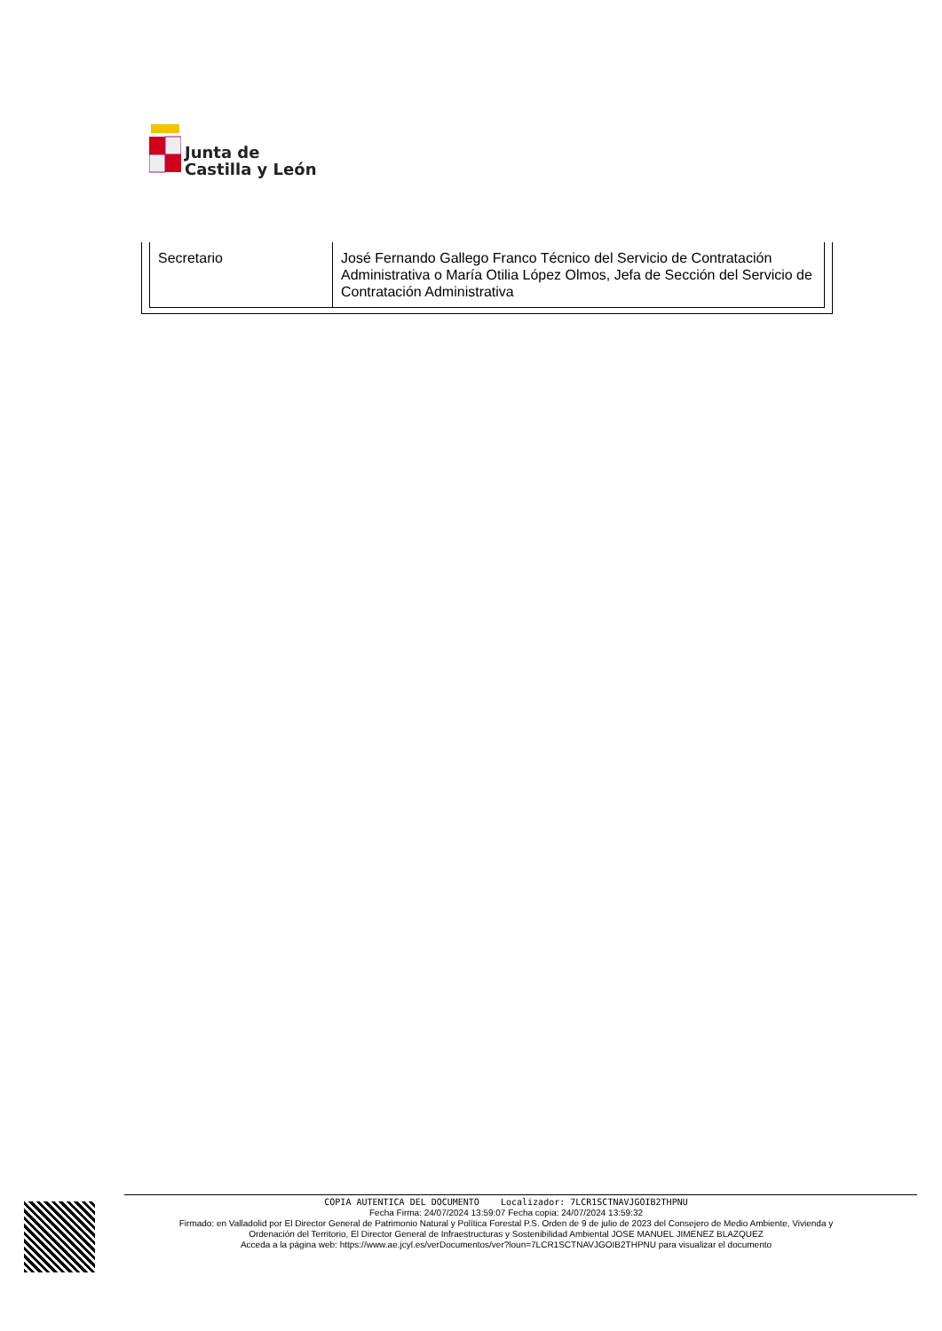Junta de
Castilla y León
| Secretario | José Fernando Gallego Franco Técnico del Servicio de Contratación Administrativa o María Otilia López Olmos, Jefa de Sección del Servicio de Contratación Administrativa |
COPIA AUTENTICA DEL DOCUMENTO Localizador: 7LCR1SCTNAVJGOIB2THPNU
Fecha Firma: 24/07/2024 13:59:07 Fecha copia: 24/07/2024 13:59:32
Firmado: en Valladolid por El Director General de Patrimonio Natural y Política Forestal P.S. Orden de 9 de julio de 2023 del Consejero de Medio Ambiente, Vivienda y Ordenación del Territorio, El Director General de Infraestructuras y Sostenibilidad Ambiental JOSE MANUEL JIMENEZ BLAZQUEZ
Acceda a la página web: https://www.ae.jcyl.es/verDocumentos/ver?loun=7LCR1SCTNAVJGOIB2THPNU para visualizar el documento